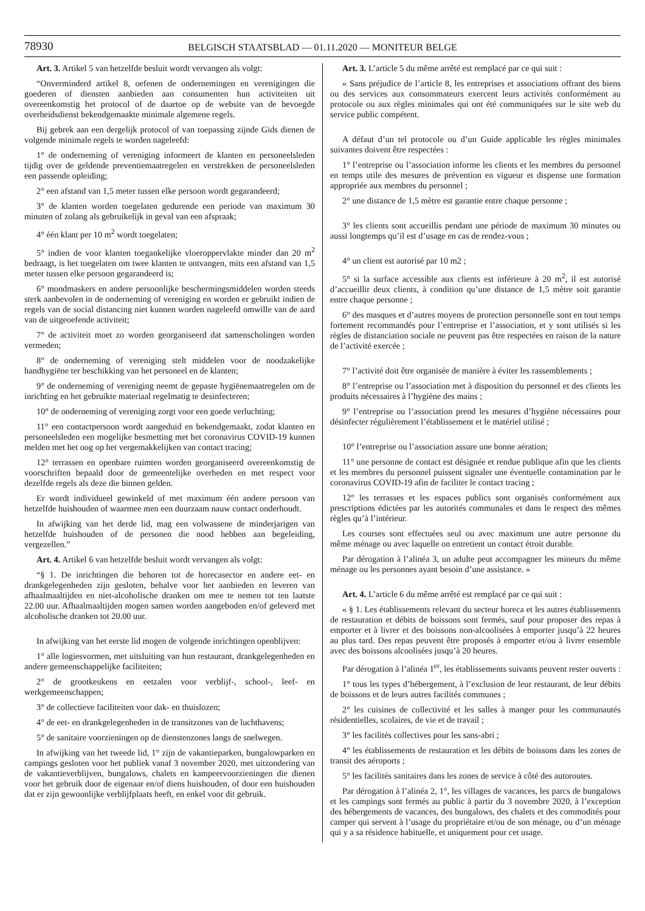78930 BELGISCH STAATSBLAD — 01.11.2020 — MONITEUR BELGE
Art. 3. Artikel 5 van hetzelfde besluit wordt vervangen als volgt:
“Onverminderd artikel 8, oefenen de ondernemingen en verenigingen die goederen of diensten aanbieden aan consumenten hun activiteiten uit overeenkomstig het protocol of de daartoe op de website van de bevoegde overheidsdienst bekendgemaakte minimale algemene regels.
Bij gebrek aan een dergelijk protocol of van toepassing zijnde Gids dienen de volgende minimale regels te worden nageleefd:
1° de onderneming of vereniging informeert de klanten en personeelsleden tijdig over de geldende preventiemaatregelen en verstrekken de personeelsleden een passende opleiding;
2° een afstand van 1,5 meter tussen elke persoon wordt gegarandeerd;
3° de klanten worden toegelaten gedurende een periode van maximum 30 minuten of zolang als gebruikelijk in geval van een afspraak;
4° één klant per 10 m<sup>2</sup> wordt toegelaten;
5° indien de voor klanten toegankelijke vloeroppervlakte minder dan 20 m<sup>2</sup> bedraagt, is het toegelaten om twee klanten te ontvangen, mits een afstand van 1,5 meter tussen elke persoon gegarandeerd is;
6° mondmaskers en andere persoonlijke beschermingsmiddelen worden steeds sterk aanbevolen in de onderneming of vereniging en worden er gebruikt indien de regels van de social distancing niet kunnen worden nageleefd omwille van de aard van de uitgeoefende activiteit;
7° de activiteit moet zo worden georganiseerd dat samenscholingen worden vermeden;
8° de onderneming of vereniging stelt middelen voor de noodzakelijke handhygiëne ter beschikking van het personeel en de klanten;
9° de onderneming of vereniging neemt de gepaste hygiënemaatregelen om de inrichting en het gebruikte materiaal regelmatig te desinfecteren;
10° de onderneming of vereniging zorgt voor een goede verluchting;
11° een contactpersoon wordt aangeduid en bekendgemaakt, zodat klanten en personeelsleden een mogelijke besmetting met het coronavirus COVID-19 kunnen melden met het oog op het vergemakkelijken van contact tracing;
12° terrassen en openbare ruimten worden georganiseerd overeenkomstig de voorschriften bepaald door de gemeentelijke overheden en met respect voor dezelfde regels als deze die binnen gelden.
Er wordt individueel gewinkeld of met maximum één andere persoon van hetzelfde huishouden of waarmee men een duurzaam nauw contact onderhoudt.
In afwijking van het derde lid, mag een volwassene de minderjarigen van hetzelfde huishouden of de personen die nood hebben aan begeleiding, vergezellen.”
Art. 4. Artikel 6 van hetzelfde besluit wordt vervangen als volgt:
“§ 1. De inrichtingen die behoren tot de horecasector en andere eet- en drankgelegenheden zijn gesloten, behalve voor het aanbieden en leveren van afhaalmaaltijden en niet-alcoholische dranken om mee te nemen tot ten laatste 22.00 uur. Afhaalmaaltijden mogen samen worden aangeboden en/of geleverd met alcoholische dranken tot 20.00 uur.
In afwijking van het eerste lid mogen de volgende inrichtingen openblijven:
1° alle logiesvormen, met uitsluiting van hun restaurant, drankgelegenheden en andere gemeenschappelijke faciliteiten;
2° de grootkeukens en eetzalen voor verblijf-, school-, leef- en werkgemeenschappen;
3° de collectieve faciliteiten voor dak- en thuislozen;
4° de eet- en drankgelegenheden in de transitzones van de luchthavens;
5° de sanitaire voorzieningen op de dienstenzones langs de snelwegen.
In afwijking van het tweede lid, 1° zijn de vakantieparken, bungalowparken en campings gesloten voor het publiek vanaf 3 november 2020, met uitzondering van de vakantieverblijven, bungalows, chalets en kampeervoorzieningen die dienen voor het gebruik door de eigenaar en/of diens huishouden, of door een huishouden dat er zijn gewoonlijke verblijfplaats heeft, en enkel voor dit gebruik.
Art. 3. L’article 5 du même arrêté est remplacé par ce qui suit :
« Sans préjudice de l’article 8, les entreprises et associations offrant des biens ou des services aux consommateurs exercent leurs activités conformément au protocole ou aux règles minimales qui ont été communiquées sur le site web du service public compétent.
A défaut d’un tel protocole ou d’un Guide applicable les règles minimales suivantes doivent être respectées :
1° l’entreprise ou l’association informe les clients et les membres du personnel en temps utile des mesures de prévention en vigueur et dispense une formation appropriée aux membres du personnel ;
2° une distance de 1,5 mètre est garantie entre chaque personne ;
3° les clients sont accueillis pendant une période de maximum 30 minutes ou aussi longtemps qu’il est d’usage en cas de rendez-vous ;
4° un client est autorisé par 10 m2 ;
5° si la surface accessible aux clients est inférieure à 20 m<sup>2</sup>, il est autorisé d’accueillir deux clients, à condition qu’une distance de 1,5 mètre soit garantie entre chaque personne ;
6° des masques et d’autres moyens de protection personnelle sont en tout temps fortement recommandés pour l’entreprise et l’association, et y sont utilisés si les règles de distanciation sociale ne peuvent pas être respectées en raison de la nature de l’activité exercée ;
7° l’activité doit être organisée de manière à éviter les rassemblements ;
8° l’entreprise ou l’association met à disposition du personnel et des clients les produits nécessaires à l’hygiène des mains ;
9° l’entreprise ou l’association prend les mesures d’hygiène nécessaires pour désinfecter régulièrement l’établissement et le matériel utilisé ;
10° l’entreprise ou l’association assure une bonne aération;
11° une personne de contact est désignée et rendue publique afin que les clients et les membres du personnel puissent signaler une éventuelle contamination par le coronavirus COVID-19 afin de faciliter le contact tracing ;
12° les terrasses et les espaces publics sont organisés conformément aux prescriptions édictées par les autorités communales et dans le respect des mêmes règles qu’à l’intérieur.
Les courses sont effectuées seul ou avec maximum une autre personne du même ménage ou avec laquelle on entretient un contact étroit durable.
Par dérogation à l’alinéa 3, un adulte peut accompagner les mineurs du même ménage ou les personnes ayant besoin d’une assistance. »
Art. 4. L’article 6 du même arrêté est remplacé par ce qui suit :
« § 1. Les établissements relevant du secteur horeca et les autres établissements de restauration et débits de boissons sont fermés, sauf pour proposer des repas à emporter et à livrer et des boissons non-alcoolisées à emporter jusqu’à 22 heures au plus tard. Des repas peuvent être proposés à emporter et/ou à livrer ensemble avec des boissons alcoolisées jusqu’à 20 heures.
Par dérogation à l’alinéa 1<sup>er</sup>, les établissements suivants peuvent rester ouverts :
1° tous les types d’hébergement, à l’exclusion de leur restaurant, de leur débits de boissons et de leurs autres facilités communes ;
2° les cuisines de collectivité et les salles à manger pour les communautés résidentielles, scolaires, de vie et de travail ;
3° les facilités collectives pour les sans-abri ;
4° les établissements de restauration et les débits de boissons dans les zones de transit des aéroports ;
5° les facilités sanitaires dans les zones de service à côté des autoroutes.
Par dérogation à l’alinéa 2, 1°, les villages de vacances, les parcs de bungalows et les campings sont fermés au public à partir du 3 novembre 2020, à l’exception des hébergements de vacances, des bungalows, des chalets et des commodités pour camper qui servent à l’usage du propriétaire et/ou de son ménage, ou d’un ménage qui y a sa résidence habituelle, et uniquement pour cet usage.